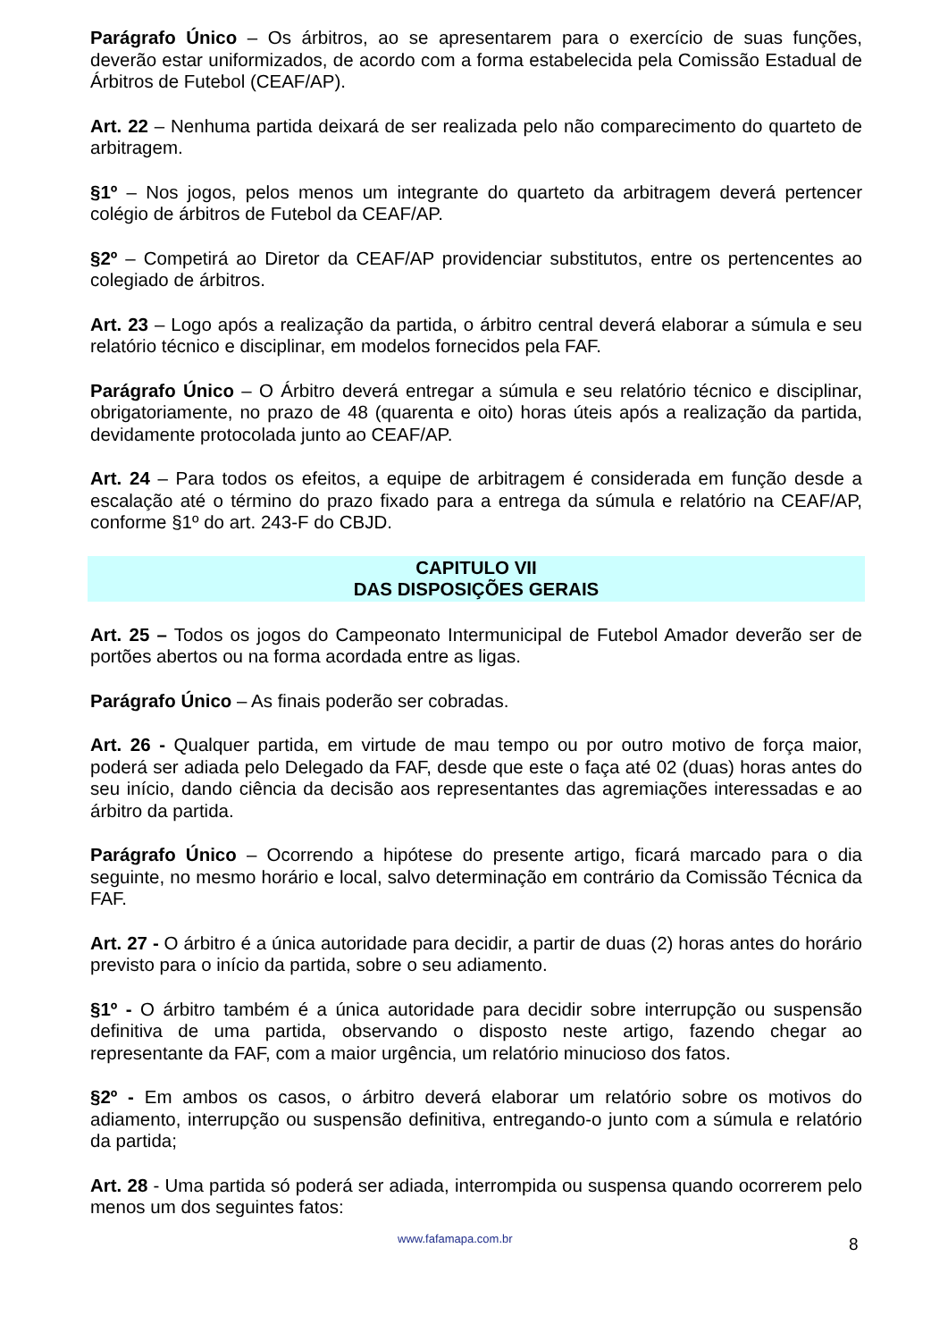Parágrafo Único – Os árbitros, ao se apresentarem para o exercício de suas funções, deverão estar uniformizados, de acordo com a forma estabelecida pela Comissão Estadual de Árbitros de Futebol (CEAF/AP).
Art. 22 – Nenhuma partida deixará de ser realizada pelo não comparecimento do quarteto de arbitragem.
§1º – Nos jogos, pelos menos um integrante do quarteto da arbitragem deverá pertencer colégio de árbitros de Futebol da CEAF/AP.
§2º – Competirá ao Diretor da CEAF/AP providenciar substitutos, entre os pertencentes ao colegiado de árbitros.
Art. 23 – Logo após a realização da partida, o árbitro central deverá elaborar a súmula e seu relatório técnico e disciplinar, em modelos fornecidos pela FAF.
Parágrafo Único – O Árbitro deverá entregar a súmula e seu relatório técnico e disciplinar, obrigatoriamente, no prazo de 48 (quarenta e oito) horas úteis após a realização da partida, devidamente protocolada junto ao CEAF/AP.
Art. 24 – Para todos os efeitos, a equipe de arbitragem é considerada em função desde a escalação até o término do prazo fixado para a entrega da súmula e relatório na CEAF/AP, conforme §1º do art. 243-F do CBJD.
CAPITULO VII
DAS DISPOSIÇÕES GERAIS
Art. 25 – Todos os jogos do Campeonato Intermunicipal de Futebol Amador deverão ser de portões abertos ou na forma acordada entre as ligas.
Parágrafo Único – As finais poderão ser cobradas.
Art. 26 - Qualquer partida, em virtude de mau tempo ou por outro motivo de força maior, poderá ser adiada pelo Delegado da FAF, desde que este o faça até 02 (duas) horas antes do seu início, dando ciência da decisão aos representantes das agremiações interessadas e ao árbitro da partida.
Parágrafo Único – Ocorrendo a hipótese do presente artigo, ficará marcado para o dia seguinte, no mesmo horário e local, salvo determinação em contrário da Comissão Técnica da FAF.
Art. 27 - O árbitro é a única autoridade para decidir, a partir de duas (2) horas antes do horário previsto para o início da partida, sobre o seu adiamento.
§1º - O árbitro também é a única autoridade para decidir sobre interrupção ou suspensão definitiva de uma partida, observando o disposto neste artigo, fazendo chegar ao representante da FAF, com a maior urgência, um relatório minucioso dos fatos.
§2º - Em ambos os casos, o árbitro deverá elaborar um relatório sobre os motivos do adiamento, interrupção ou suspensão definitiva, entregando-o junto com a súmula e relatório da partida;
Art. 28 - Uma partida só poderá ser adiada, interrompida ou suspensa quando ocorrerem pelo menos um dos seguintes fatos:
www.fafamapa.com.br 8